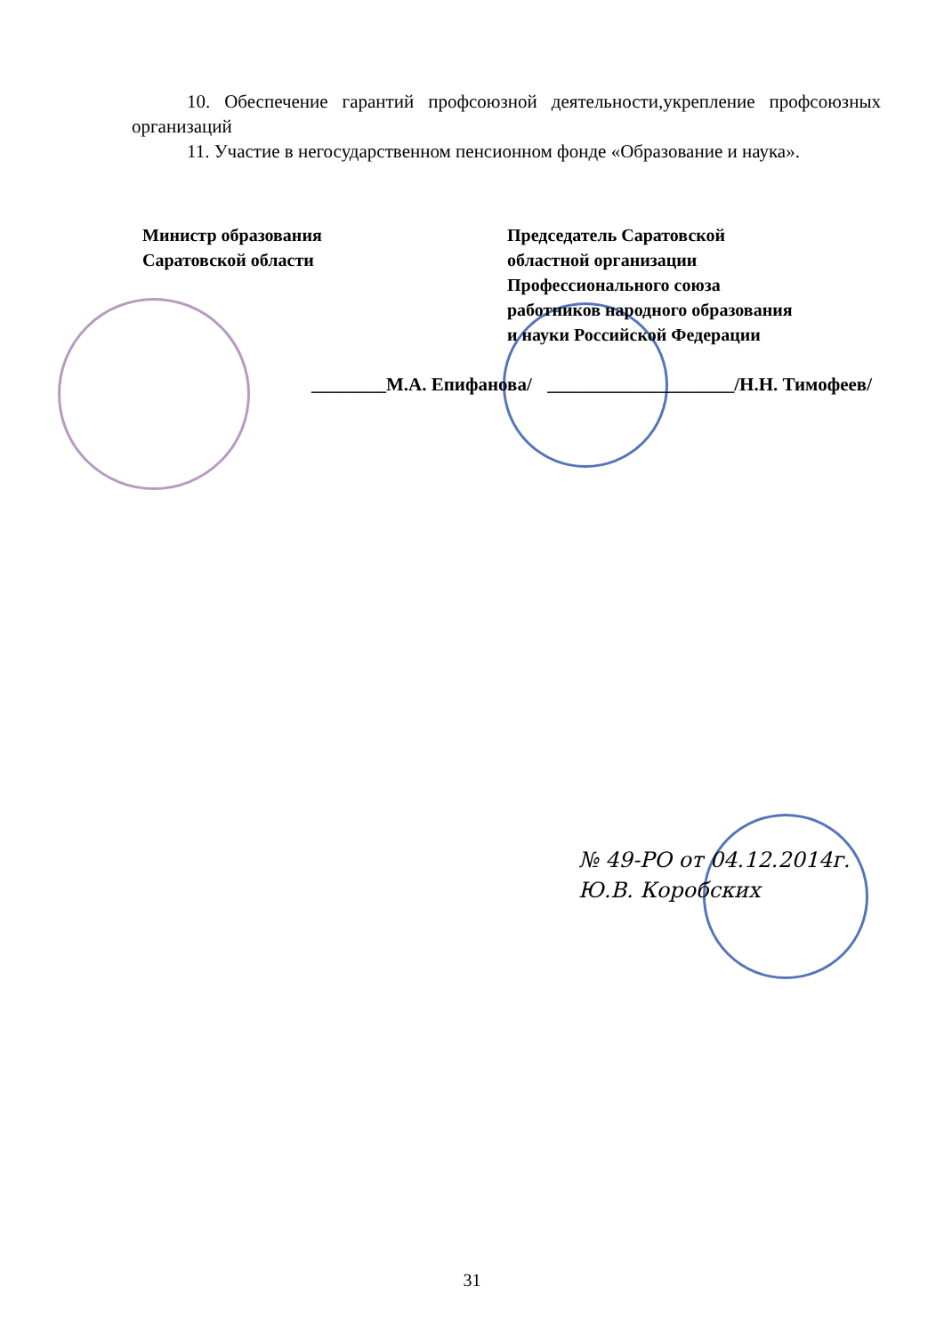10. Обеспечение гарантий профсоюзной деятельности,укрепление профсоюзных организаций
11. Участие в негосударственном пенсионном фонде «Образование и наука».
Министр образования
Саратовской области
Председатель Саратовской
областной организации
Профессионального союза
работников народного образования
и науки Российской Федерации
________М.А. Епифанова/ ____________________/Н.Н. Тимофеев/
№ 49-РО от 04.12.2014г.
Ю.В. Коробских
31